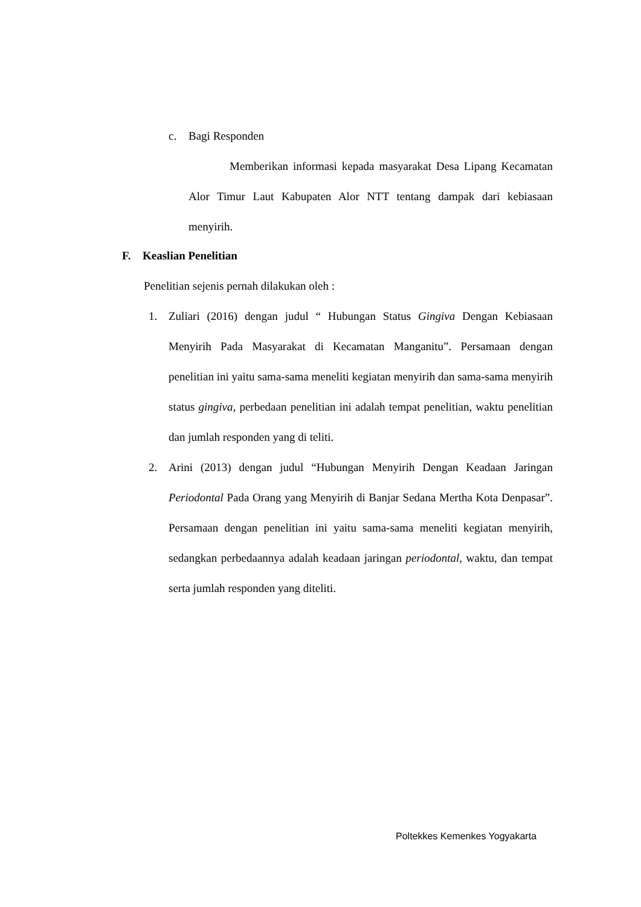c. Bagi Responden
Memberikan informasi kepada masyarakat Desa Lipang Kecamatan Alor Timur Laut Kabupaten Alor NTT tentang dampak dari kebiasaan menyirih.
F. Keaslian Penelitian
Penelitian sejenis pernah dilakukan oleh :
1. Zuliari (2016) dengan judul “ Hubungan Status Gingiva Dengan Kebiasaan Menyirih Pada Masyarakat di Kecamatan Manganitu”. Persamaan dengan penelitian ini yaitu sama-sama meneliti kegiatan menyirih dan sama-sama menyirih status gingiva, perbedaan penelitian ini adalah tempat penelitian, waktu penelitian dan jumlah responden yang di teliti.
2. Arini (2013) dengan judul “Hubungan Menyirih Dengan Keadaan Jaringan Periodontal Pada Orang yang Menyirih di Banjar Sedana Mertha Kota Denpasar”. Persamaan dengan penelitian ini yaitu sama-sama meneliti kegiatan menyirih, sedangkan perbedaannya adalah keadaan jaringan periodontal, waktu, dan tempat serta jumlah responden yang diteliti.
Poltekkes Kemenkes Yogyakarta